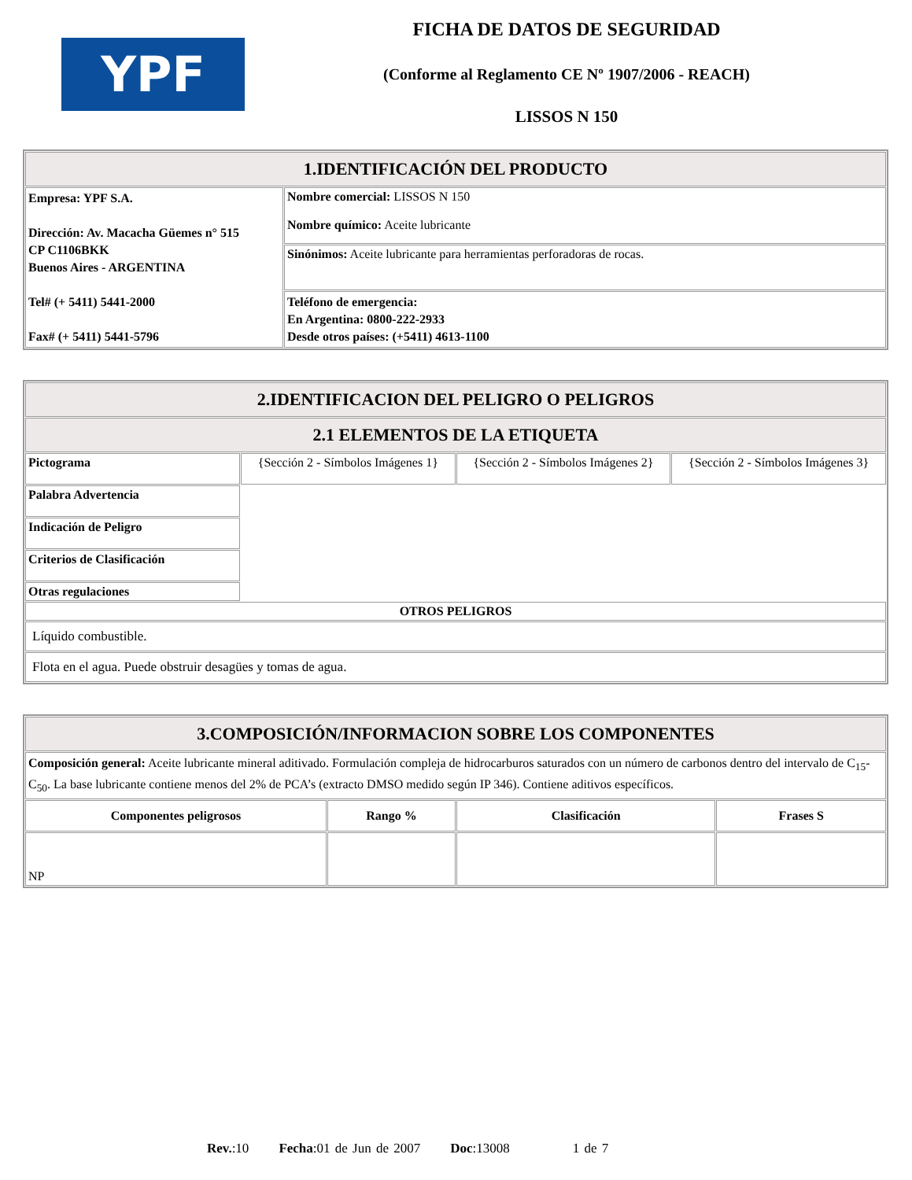YPF
FICHA DE DATOS DE SEGURIDAD
(Conforme al Reglamento CE Nº 1907/2006 - REACH)
LISSOS N 150
| 1.IDENTIFICACIÓN DEL PRODUCTO | |
| Empresa: YPF S.A. Dirección: Av. Macacha Güemes n° 515 CP C1106BKK Buenos Aires - ARGENTINA Tel# (+ 5411) 5441-2000 Fax# (+ 5411) 5441-5796 | Nombre comercial: LISSOS N 150 Nombre químico: Aceite lubricante |
| | Sinónimos: Aceite lubricante para herramientas perforadoras de rocas. |
| | Teléfono de emergencia: En Argentina: 0800-222-2933 Desde otros países: (+5411) 4613-1100 |
| 2.IDENTIFICACION DEL PELIGRO O PELIGROS | | | |
| 2.1 ELEMENTOS DE LA ETIQUETA | | | |
| Pictograma | {Sección 2 - Símbolos Imágenes 1} | {Sección 2 - Símbolos Imágenes 2} | {Sección 2 - Símbolos Imágenes 3} |
| Palabra Advertencia | | | |
| Indicación de Peligro | | | |
| Criterios de Clasificación | | | |
| Otras regulaciones | | | |
| OTROS PELIGROS | | | |
| Líquido combustible. | | | |
| Flota en el agua. Puede obstruir desagües y tomas de agua. | | | |
| 3.COMPOSICIÓN/INFORMACION SOBRE LOS COMPONENTES | | | |
| Composición general: Aceite lubricante mineral aditivado. Formulación compleja de hidrocarburos saturados con un número de carbonos dentro del intervalo de C<sub>15</sub>-C<sub>50</sub>. La base lubricante contiene menos del 2% de PCA’s (extracto DMSO medido según IP 346). Contiene aditivos específicos. | | | |
| Componentes peligrosos | Rango % | Clasificación | Frases S |
| NP | | | |
Rev.:10 Fecha:01 de Jun de 2007 Doc:13008 1 de 7